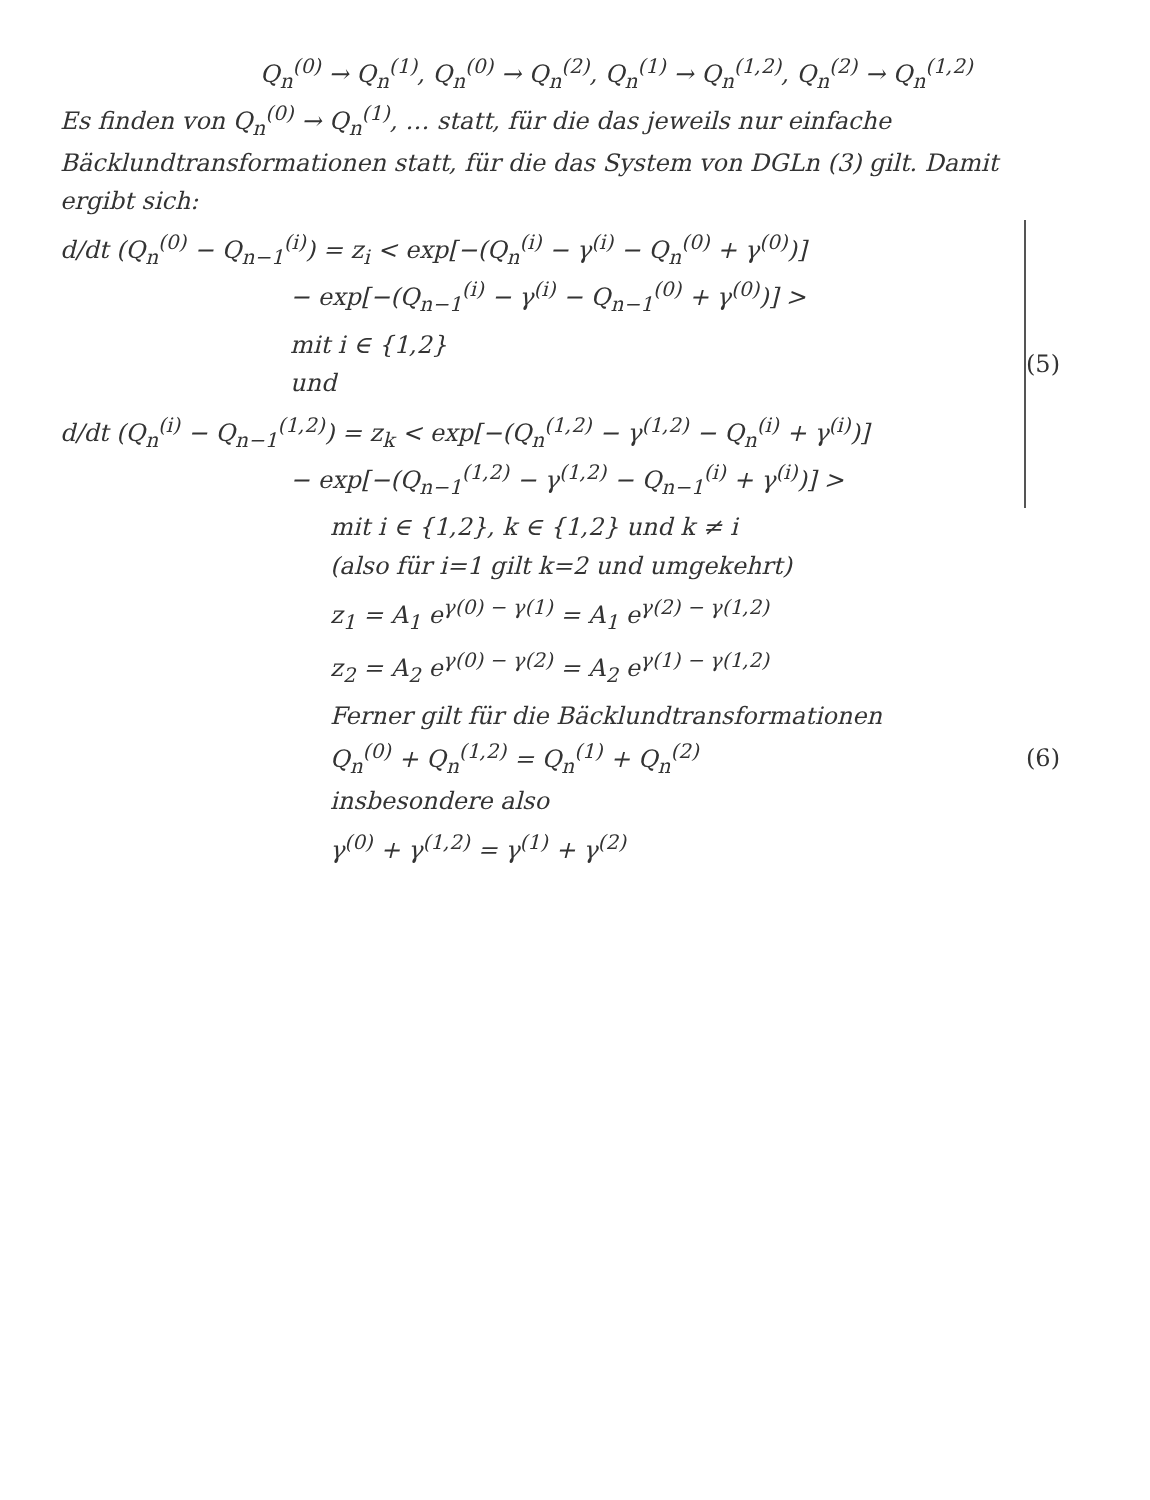Q<sub>n</sub><sup>(0)</sup> → Q<sub>n</sub><sup>(1)</sup>, Q<sub>n</sub><sup>(0)</sup> → Q<sub>n</sub><sup>(2)</sup>, Q<sub>n</sub><sup>(1)</sup> → Q<sub>n</sub><sup>(1,2)</sup>, Q<sub>n</sub><sup>(2)</sup> → Q<sub>n</sub><sup>(1,2)</sup>
Es finden von Q<sub>n</sub><sup>(0)</sup> → Q<sub>n</sub><sup>(1)</sup>, … statt, für die das jeweils nur einfache Bäcklundtransformationen statt, für die das System von DGLn (3) gilt. Damit ergibt sich:
d/dt (Q<sub>n</sub><sup>(0)</sup> − Q<sub>n−1</sub><sup>(i)</sup>) = z<sub>i</sub> < exp[−(Q<sub>n</sub><sup>(i)</sup> − γ<sup>(i)</sup> − Q<sub>n</sub><sup>(0)</sup> + γ<sup>(0)</sup>)]
− exp[−(Q<sub>n−1</sub><sup>(i)</sup> − γ<sup>(i)</sup> − Q<sub>n−1</sub><sup>(0)</sup> + γ<sup>(0)</sup>)] >
mit i ∈ {1,2}
und
d/dt (Q<sub>n</sub><sup>(i)</sup> − Q<sub>n−1</sub><sup>(1,2)</sup>) = z<sub>k</sub> < exp[−(Q<sub>n</sub><sup>(1,2)</sup> − γ<sup>(1,2)</sup> − Q<sub>n</sub><sup>(i)</sup> + γ<sup>(i)</sup>)]
− exp[−(Q<sub>n−1</sub><sup>(1,2)</sup> − γ<sup>(1,2)</sup> − Q<sub>n−1</sub><sup>(i)</sup> + γ<sup>(i)</sup>)] >
(5)
mit i ∈ {1,2}, k ∈ {1,2} und k ≠ i
(also für i=1 gilt k=2 und umgekehrt)
z<sub>1</sub> = A<sub>1</sub> e<sup>γ(0) − γ(1)</sup> = A<sub>1</sub> e<sup>γ(2) − γ(1,2)</sup>
z<sub>2</sub> = A<sub>2</sub> e<sup>γ(0) − γ(2)</sup> = A<sub>2</sub> e<sup>γ(1) − γ(1,2)</sup>
Ferner gilt für die Bäcklundtransformationen
Q<sub>n</sub><sup>(0)</sup> + Q<sub>n</sub><sup>(1,2)</sup> = Q<sub>n</sub><sup>(1)</sup> + Q<sub>n</sub><sup>(2)</sup> (6)
insbesondere also
γ<sup>(0)</sup> + γ<sup>(1,2)</sup> = γ<sup>(1)</sup> + γ<sup>(2)</sup>